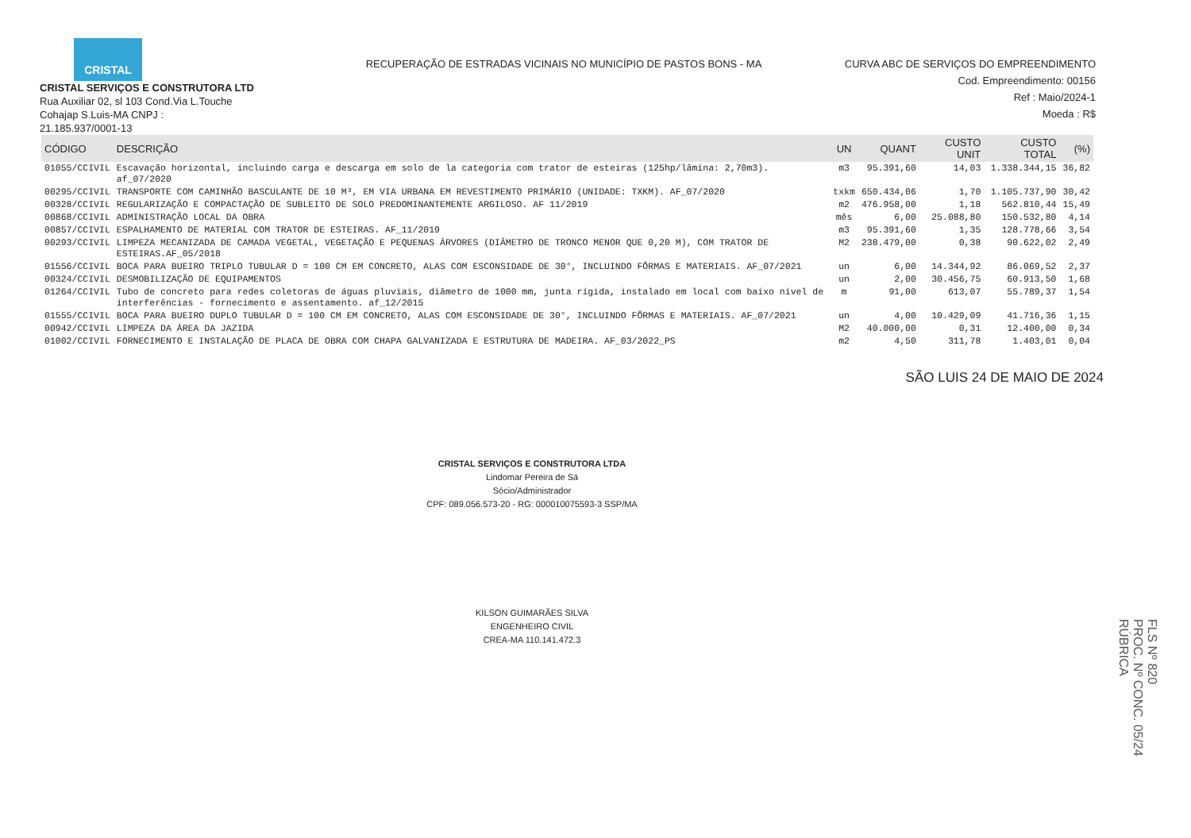CRISTAL
CRISTAL SERVIÇOS E CONSTRUTORA LTD
Rua Auxiliar 02, sl 103 Cond.Via L.Touche
Cohajap S.Luis-MA CNPJ :
21.185.937/0001-13
RECUPERAÇÃO DE ESTRADAS VICINAIS NO MUNICÍPIO DE PASTOS BONS - MA
CURVA ABC DE SERVIÇOS DO EMPREENDIMENTO
Cod. Empreendimento: 00156
Ref : Maio/2024-1
Moeda : R$
| CÓDIGO | DESCRIÇÃO | UN | QUANT | CUSTO UNIT | CUSTO TOTAL | (%) |
| --- | --- | --- | --- | --- | --- | --- |
| 01055/CCIVIL | Escavação horizontal, incluindo carga e descarga em solo de la categoria com trator de esteiras (125hp/lâmina: 2,70m3). af_07/2020 | m3 | 95.391,60 | 14,03 | 1.338.344,15 | 36,82 |
| 00295/CCIVIL | TRANSPORTE COM CAMINHÃO BASCULANTE DE 10 M³, EM VIA URBANA EM REVESTIMENTO PRIMÁRIO (UNIDADE: TXKM). AF_07/2020 | txkm | 650.434,06 | 1,70 | 1.105.737,90 | 30,42 |
| 00328/CCIVIL | REGULARIZAÇÃO E COMPACTAÇÃO DE SUBLEITO DE SOLO PREDOMINANTEMENTE ARGILOSO. AF 11/2019 | m2 | 476.958,00 | 1,18 | 562.810,44 | 15,49 |
| 00868/CCIVIL | ADMINISTRAÇÃO LOCAL DA OBRA | mês | 6,00 | 25.088,80 | 150.532,80 | 4,14 |
| 00857/CCIVIL | ESPALHAMENTO DE MATERIAL COM TRATOR DE ESTEIRAS. AF_11/2019 | m3 | 95.391,60 | 1,35 | 128.778,66 | 3,54 |
| 00293/CCIVIL | LIMPEZA MECANIZADA DE CAMADA VEGETAL, VEGETAÇÃO E PEQUENAS ÁRVORES (DIÂMETRO DE TRONCO MENOR QUE 0,20 M), COM TRATOR DE ESTEIRAS.AF_05/2018 | M2 | 238.479,00 | 0,38 | 90.622,02 | 2,49 |
| 01556/CCIVIL | BOCA PARA BUEIRO TRIPLO TUBULAR D = 100 CM EM CONCRETO, ALAS COM ESCONSIDADE DE 30°, INCLUINDO FÔRMAS E MATERIAIS. AF_07/2021 | un | 6,00 | 14.344,92 | 86.069,52 | 2,37 |
| 00324/CCIVIL | DESMOBILIZAÇÃO DE EQUIPAMENTOS | un | 2,00 | 30.456,75 | 60.913,50 | 1,68 |
| 01264/CCIVIL | Tubo de concreto para redes coletoras de águas pluviais, diâmetro de 1000 mm, junta rígida, instalado em local com baixo nível de interferências - fornecimento e assentamento. af_12/2015 | m | 91,00 | 613,07 | 55.789,37 | 1,54 |
| 01555/CCIVIL | BOCA PARA BUEIRO DUPLO TUBULAR D = 100 CM EM CONCRETO, ALAS COM ESCONSIDADE DE 30°, INCLUINDO FÔRMAS E MATERIAIS. AF_07/2021 | un | 4,00 | 10.429,09 | 41.716,36 | 1,15 |
| 00942/CCIVIL | LIMPEZA DA ÁREA DA JAZIDA | M2 | 40.000,00 | 0,31 | 12.400,00 | 0,34 |
| 01002/CCIVIL | FORNECIMENTO E INSTALAÇÃO DE PLACA DE OBRA COM CHAPA GALVANIZADA E ESTRUTURA DE MADEIRA. AF_03/2022_PS | m2 | 4,50 | 311,78 | 1.403,01 | 0,04 |
SÃO LUIS 24 DE MAIO DE 2024
CRISTAL SERVIÇOS E CONSTRUTORA LTDA
Lindomar Pereira de Sá
Sócio/Administrador
CPF: 089.056.573-20 - RG: 000010075593-3 SSP/MA
KILSON GUIMARÃES SILVA
ENGENHEIRO CIVIL
CREA-MA 110.141.472.3
FLS Nº 820
PROC. Nº CONC. 05/24
RÚBRICA